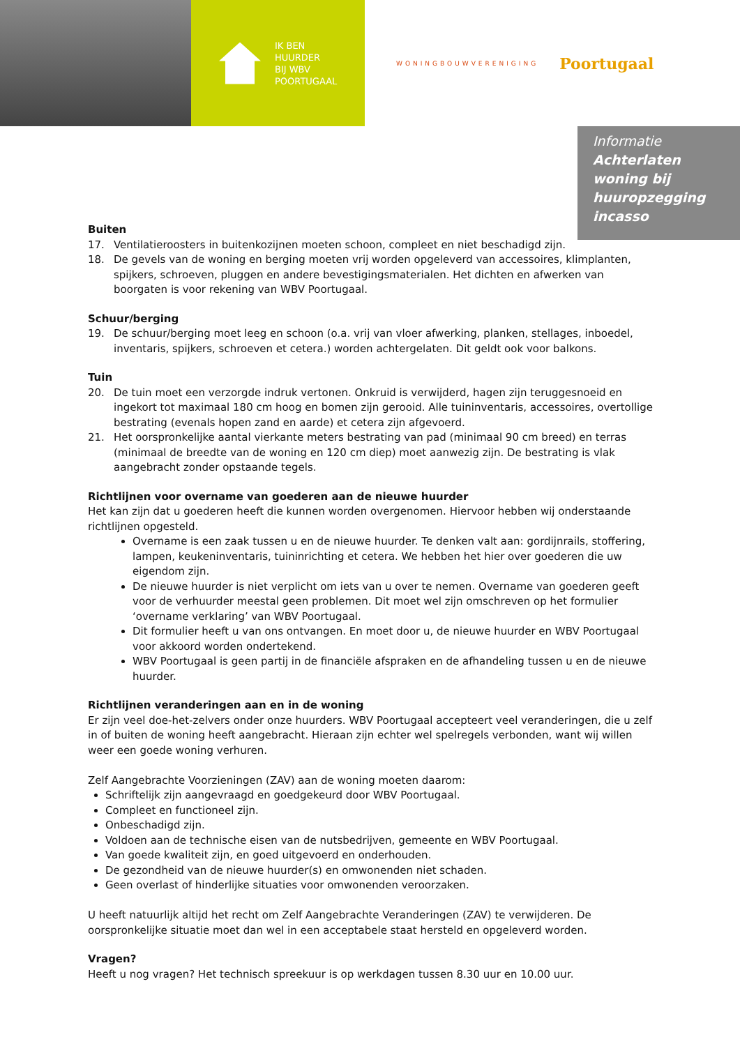IK BEN
HUURDER
BIJ WBV
POORTUGAAL
WONINGBOUWVERENIGING Poortugaal
Informatie
Achterlaten
woning bij
huuropzegging
incasso
Buiten
17. Ventilatieroosters in buitenkozijnen moeten schoon, compleet en niet beschadigd zijn.
18. De gevels van de woning en berging moeten vrij worden opgeleverd van accessoires, klimplanten, spijkers, schroeven, pluggen en andere bevestigingsmaterialen. Het dichten en afwerken van boorgaten is voor rekening van WBV Poortugaal.
Schuur/berging
19. De schuur/berging moet leeg en schoon (o.a. vrij van vloer afwerking, planken, stellages, inboedel, inventaris, spijkers, schroeven et cetera.) worden achtergelaten. Dit geldt ook voor balkons.
Tuin
20. De tuin moet een verzorgde indruk vertonen. Onkruid is verwijderd, hagen zijn teruggesnoeid en ingekort tot maximaal 180 cm hoog en bomen zijn gerooid. Alle tuininventaris, accessoires, overtollige bestrating (evenals hopen zand en aarde) et cetera zijn afgevoerd.
21. Het oorspronkelijke aantal vierkante meters bestrating van pad (minimaal 90 cm breed) en terras (minimaal de breedte van de woning en 120 cm diep) moet aanwezig zijn. De bestrating is vlak aangebracht zonder opstaande tegels.
Richtlijnen voor overname van goederen aan de nieuwe huurder
Het kan zijn dat u goederen heeft die kunnen worden overgenomen. Hiervoor hebben wij onderstaande richtlijnen opgesteld.
Overname is een zaak tussen u en de nieuwe huurder. Te denken valt aan: gordijnrails, stoffering, lampen, keukeninventaris, tuininrichting et cetera. We hebben het hier over goederen die uw eigendom zijn.
De nieuwe huurder is niet verplicht om iets van u over te nemen. Overname van goederen geeft voor de verhuurder meestal geen problemen. Dit moet wel zijn omschreven op het formulier ‘overname verklaring’ van WBV Poortugaal.
Dit formulier heeft u van ons ontvangen. En moet door u, de nieuwe huurder en WBV Poortugaal voor akkoord worden ondertekend.
WBV Poortugaal is geen partij in de financiële afspraken en de afhandeling tussen u en de nieuwe huurder.
Richtlijnen veranderingen aan en in de woning
Er zijn veel doe-het-zelvers onder onze huurders. WBV Poortugaal accepteert veel veranderingen, die u zelf in of buiten de woning heeft aangebracht. Hieraan zijn echter wel spelregels verbonden, want wij willen weer een goede woning verhuren.
Zelf Aangebrachte Voorzieningen (ZAV) aan de woning moeten daarom:
Schriftelijk zijn aangevraagd en goedgekeurd door WBV Poortugaal.
Compleet en functioneel zijn.
Onbeschadigd zijn.
Voldoen aan de technische eisen van de nutsbedrijven, gemeente en WBV Poortugaal.
Van goede kwaliteit zijn, en goed uitgevoerd en onderhouden.
De gezondheid van de nieuwe huurder(s) en omwonenden niet schaden.
Geen overlast of hinderlijke situaties voor omwonenden veroorzaken.
U heeft natuurlijk altijd het recht om Zelf Aangebrachte Veranderingen (ZAV) te verwijderen. De oorspronkelijke situatie moet dan wel in een acceptabele staat hersteld en opgeleverd worden.
Vragen?
Heeft u nog vragen? Het technisch spreekuur is op werkdagen tussen 8.30 uur en 10.00 uur.